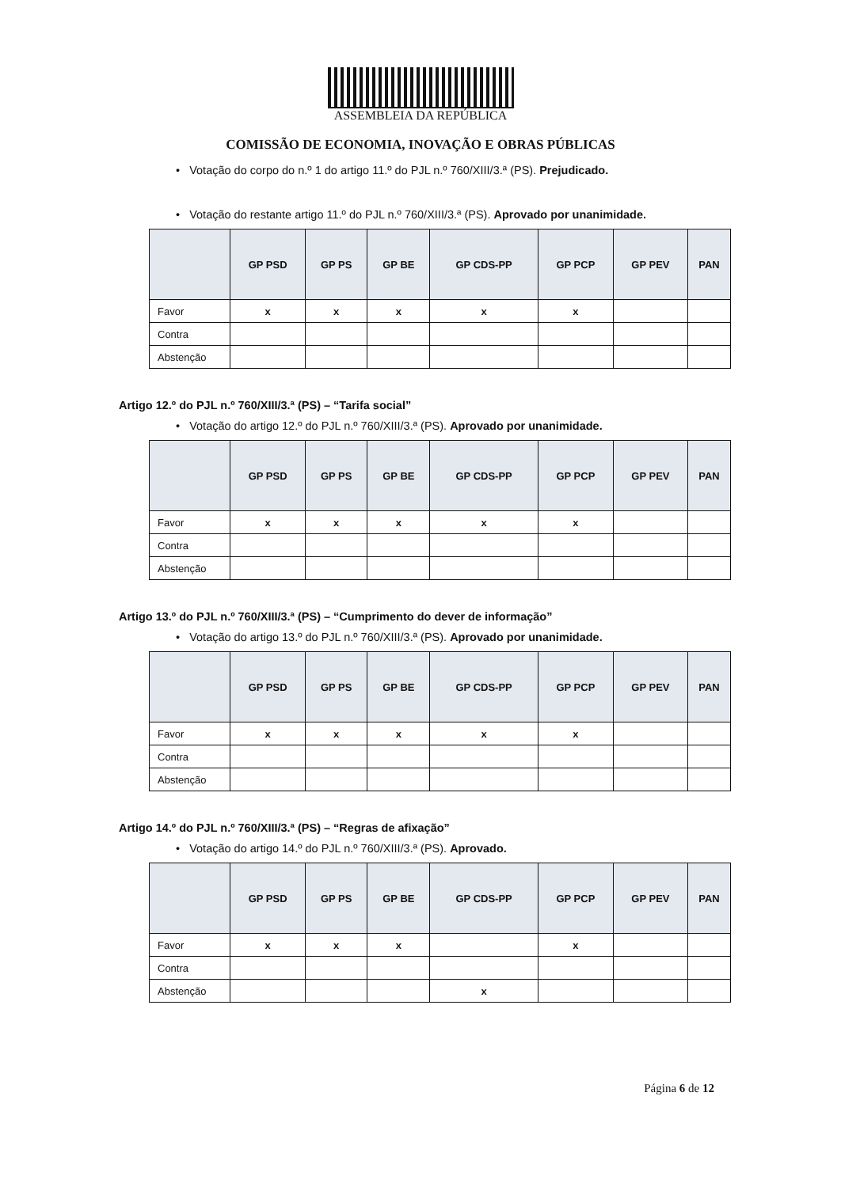ASSEMBLEIA DA REPÚBLICA
COMISSÃO DE ECONOMIA, INOVAÇÃO E OBRAS PÚBLICAS
• Votação do corpo do n.º 1 do artigo 11.º do PJL n.º 760/XIII/3.ª (PS). Prejudicado.
• Votação do restante artigo 11.º do PJL n.º 760/XIII/3.ª (PS). Aprovado por unanimidade.
| | GP PSD | GP PS | GP BE | GP CDS-PP | GP PCP | GP PEV | PAN |
| --- | --- | --- | --- | --- | --- | --- | --- |
| Favor | x | x | x | x | x | | |
| Contra | | | | | | | |
| Abstenção | | | | | | | |
Artigo 12.º do PJL n.º 760/XIII/3.ª (PS) – “Tarifa social”
• Votação do artigo 12.º do PJL n.º 760/XIII/3.ª (PS). Aprovado por unanimidade.
| | GP PSD | GP PS | GP BE | GP CDS-PP | GP PCP | GP PEV | PAN |
| --- | --- | --- | --- | --- | --- | --- | --- |
| Favor | x | x | x | x | x | | |
| Contra | | | | | | | |
| Abstenção | | | | | | | |
Artigo 13.º do PJL n.º 760/XIII/3.ª (PS) – “Cumprimento do dever de informação”
• Votação do artigo 13.º do PJL n.º 760/XIII/3.ª (PS). Aprovado por unanimidade.
| | GP PSD | GP PS | GP BE | GP CDS-PP | GP PCP | GP PEV | PAN |
| --- | --- | --- | --- | --- | --- | --- | --- |
| Favor | x | x | x | x | x | | |
| Contra | | | | | | | |
| Abstenção | | | | | | | |
Artigo 14.º do PJL n.º 760/XIII/3.ª (PS) – “Regras de afixação”
• Votação do artigo 14.º do PJL n.º 760/XIII/3.ª (PS). Aprovado.
| | GP PSD | GP PS | GP BE | GP CDS-PP | GP PCP | GP PEV | PAN |
| --- | --- | --- | --- | --- | --- | --- | --- |
| Favor | x | x | x | | x | | |
| Contra | | | | | | | |
| Abstenção | | | | x | | | |
Página 6 de 12